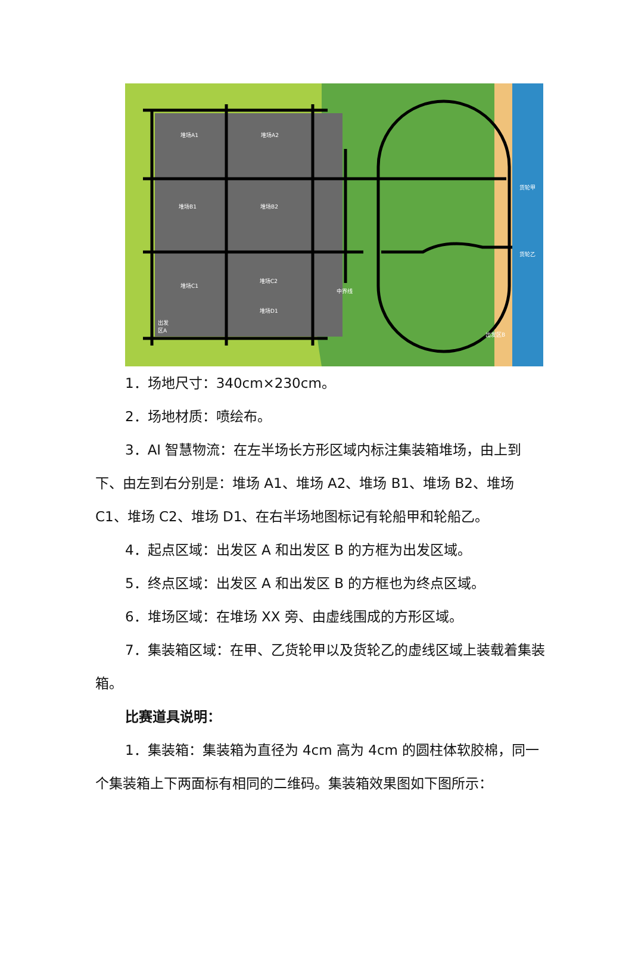堆场A1
堆场A2
堆场B1
堆场B2
堆场C1
堆场C2
堆场D1
出发
区A
货轮甲
货轮乙
中界线
出发区B
1．场地尺寸：340cm×230cm。
2．场地材质：喷绘布。
3．AI 智慧物流：在左半场长方形区域内标注集装箱堆场，由上到下、由左到右分别是：堆场 A1、堆场 A2、堆场 B1、堆场 B2、堆场 C1、堆场 C2、堆场 D1、在右半场地图标记有轮船甲和轮船乙。
4．起点区域：出发区 A 和出发区 B 的方框为出发区域。
5．终点区域：出发区 A 和出发区 B 的方框也为终点区域。
6．堆场区域：在堆场 XX 旁、由虚线围成的方形区域。
7．集装箱区域：在甲、乙货轮甲以及货轮乙的虚线区域上装载着集装箱。
比赛道具说明：
1．集装箱：集装箱为直径为 4cm 高为 4cm 的圆柱体软胶棉，同一个集装箱上下两面标有相同的二维码。集装箱效果图如下图所示：